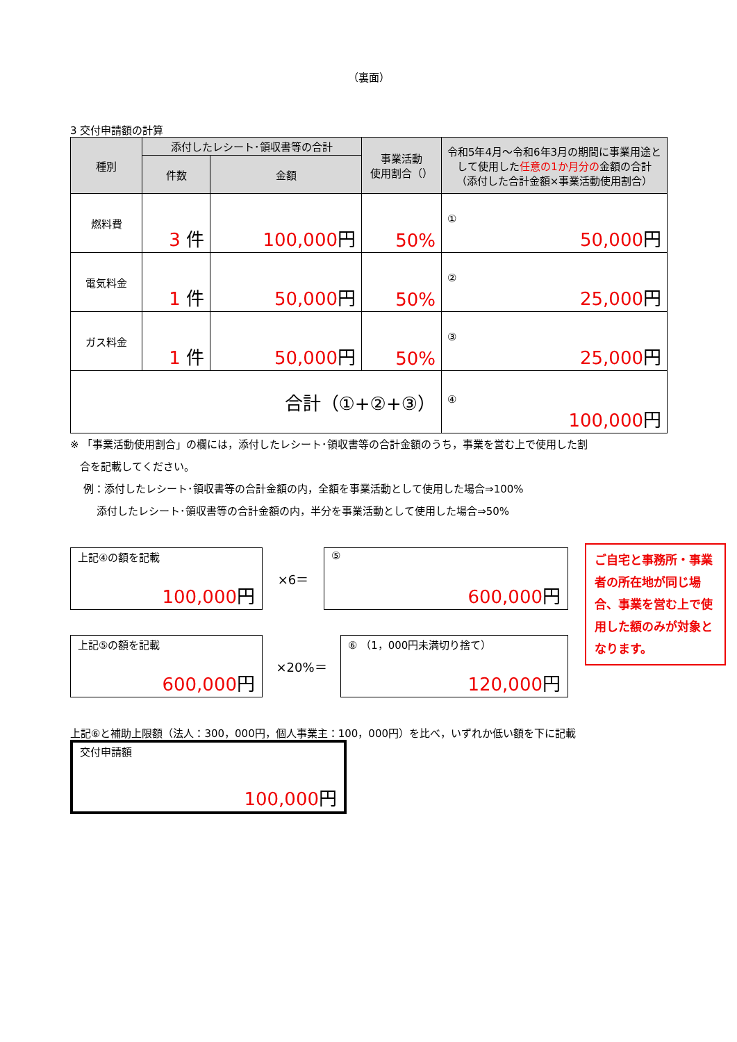（裏面）
3 交付申請額の計算
| 種別 | 添付したレシート･領収書等の合計 | | 事業活動 使用割合（） | 令和5年4月～令和6年3月の期間に事業用途として使用した 任意の1か月分の 金額の合計 （添付した合計金額×事業活動使用割合） |
| --- | --- | --- | --- | --- |
| | 件数 | 金額 | | |
| 燃料費 | 3 件 | 100,000 円 | 50% | ① 50,000 円 |
| 電気料金 | 1 件 | 50,000 円 | 50% | ② 25,000 円 |
| ガス料金 | 1 件 | 50,000 円 | 50% | ③ 25,000 円 |
| 合計（①+②+③） | | | | ④ 100,000 円 |
※ 「事業活動使用割合」の欄には，添付したレシート･領収書等の合計金額のうち，事業を営む上で使用した割
合を記載してください。
例：添付したレシート･領収書等の合計金額の内，全額を事業活動として使用した場合⇒100%
添付したレシート･領収書等の合計金額の内，半分を事業活動として使用した場合⇒50%
上記④の額を記載
100,000円
×6＝
⑤
600,000円
上記⑤の額を記載
600,000円
×20%＝
⑥ （1，000円未満切り捨て）
120,000円
上記⑥と補助上限額（法人：300，000円，個人事業主：100，000円）を比べ，いずれか低い額を下に記載
交付申請額
100,000円
ご自宅と事務所・事業者の所在地が同じ場合、事業を営む上で使用した額のみが対象となります。